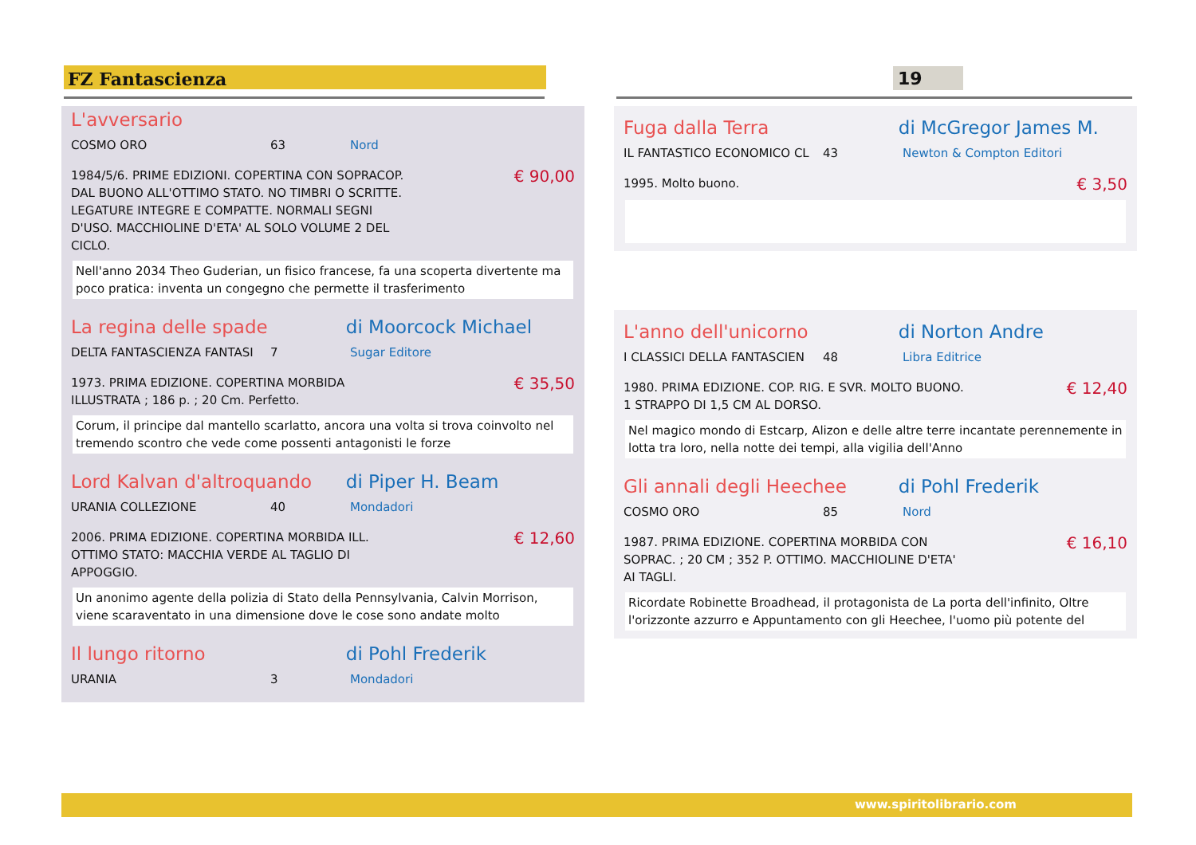FZ Fantascienza 19
L'avversario
COSMO ORO 63 Nord
1984/5/6. PRIME EDIZIONI. COPERTINA CON SOPRACOP. DAL BUONO ALL'OTTIMO STATO. NO TIMBRI O SCRITTE. LEGATURE INTEGRE E COMPATTE. NORMALI SEGNI D'USO. MACCHIOLINE D'ETA' AL SOLO VOLUME 2 DEL CICLO.
€ 90,00
Nell'anno 2034 Theo Guderian, un fisico francese, fa una scoperta divertente ma poco pratica: inventa un congegno che permette il trasferimento
La regina delle spade di Moorcock Michael
DELTA FANTASCIENZA FANTASI 7 Sugar Editore
1973. PRIMA EDIZIONE. COPERTINA MORBIDA ILLUSTRATA ; 186 p. ; 20 Cm. Perfetto.
€ 35,50
Corum, il principe dal mantello scarlatto, ancora una volta si trova coinvolto nel tremendo scontro che vede come possenti antagonisti le forze
Lord Kalvan d'altroquando di Piper H. Beam
URANIA COLLEZIONE 40 Mondadori
2006. PRIMA EDIZIONE. COPERTINA MORBIDA ILL. OTTIMO STATO: MACCHIA VERDE AL TAGLIO DI APPOGGIO.
€ 12,60
Un anonimo agente della polizia di Stato della Pennsylvania, Calvin Morrison, viene scaraventato in una dimensione dove le cose sono andate molto
Il lungo ritorno di Pohl Frederik
URANIA 3 Mondadori
Fuga dalla Terra di McGregor James M.
IL FANTASTICO ECONOMICO CL 43 Newton & Compton Editori
1995. Molto buono.
€ 3,50
L'anno dell'unicorno di Norton Andre
I CLASSICI DELLA FANTASCIEN 48 Libra Editrice
1980. PRIMA EDIZIONE. COP. RIG. E SVR. MOLTO BUONO. 1 STRAPPO DI 1,5 CM AL DORSO.
€ 12,40
Nel magico mondo di Estcarp, Alizon e delle altre terre incantate perennemente in lotta tra loro, nella notte dei tempi, alla vigilia dell'Anno
Gli annali degli Heechee di Pohl Frederik
COSMO ORO 85 Nord
1987. PRIMA EDIZIONE. COPERTINA MORBIDA CON SOPRAC. ; 20 CM ; 352 P. OTTIMO. MACCHIOLINE D'ETA' AI TAGLI.
€ 16,10
Ricordate Robinette Broadhead, il protagonista de La porta dell'infinito, Oltre l'orizzonte azzurro e Appuntamento con gli Heechee, l'uomo più potente del
www.spiritolibrario.com